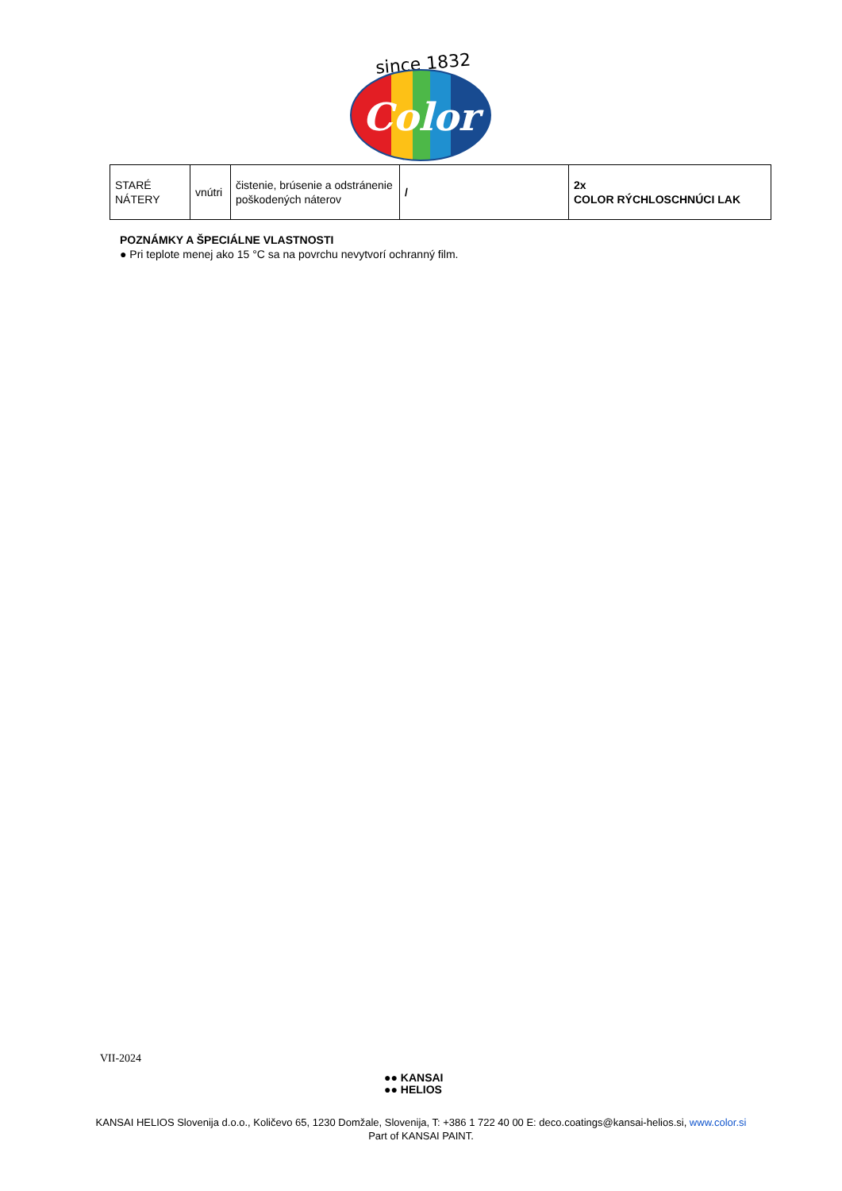since 1832
Color
| STARÉ NÁTERY | vnútri | čistenie, brúsenie a odstránenie poškodených náterov | / | 2x COLOR RÝCHLOSCHNÚCI LAK |
POZNÁMKY A ŠPECIÁLNE VLASTNOSTI
● Pri teplote menej ako 15 °C sa na povrchu nevytvorí ochranný film.
VII-2024
●● KANSAI
●● HELIOS
KANSAI HELIOS Slovenija d.o.o., Količevo 65, 1230 Domžale, Slovenija, T: +386 1 722 40 00 E: deco.coatings@kansai-helios.si, www.color.si
Part of KANSAI PAINT.